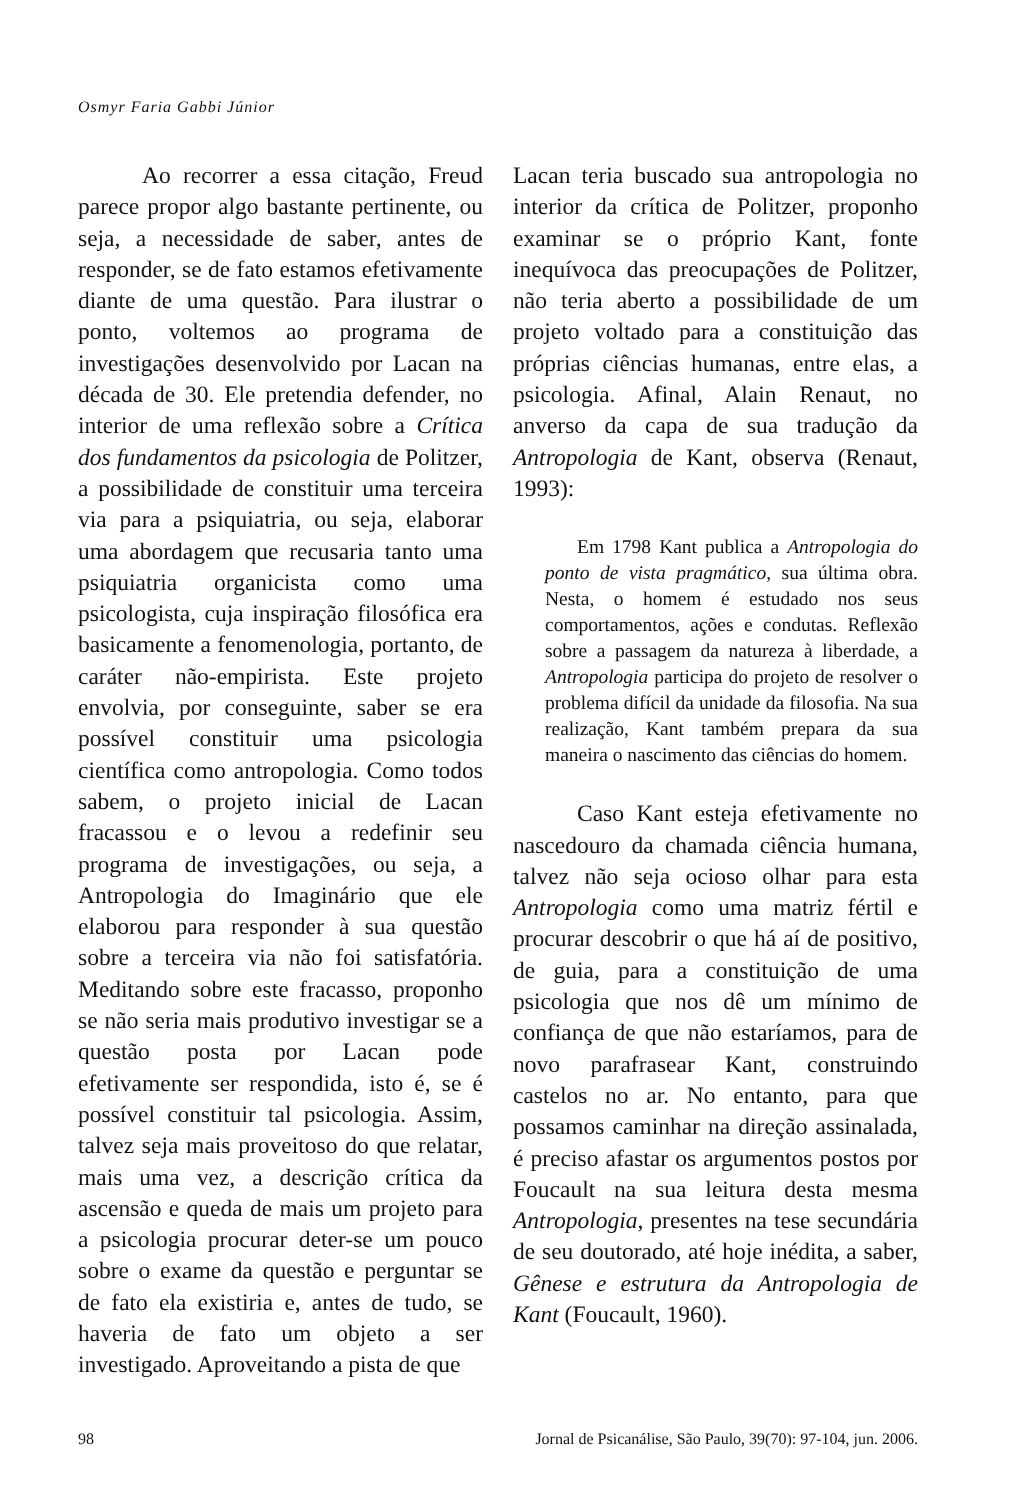Osmyr Faria Gabbi Júnior
Ao recorrer a essa citação, Freud parece propor algo bastante pertinente, ou seja, a necessidade de saber, antes de responder, se de fato estamos efetivamente diante de uma questão. Para ilustrar o ponto, voltemos ao programa de investigações desenvolvido por Lacan na década de 30. Ele pretendia defender, no interior de uma reflexão sobre a Crítica dos fundamentos da psicologia de Politzer, a possibilidade de constituir uma terceira via para a psiquiatria, ou seja, elaborar uma abordagem que recusaria tanto uma psiquiatria organicista como uma psicologista, cuja inspiração filosófica era basicamente a fenomenologia, portanto, de caráter não-empirista. Este projeto envolvia, por conseguinte, saber se era possível constituir uma psicologia científica como antropologia. Como todos sabem, o projeto inicial de Lacan fracassou e o levou a redefinir seu programa de investigações, ou seja, a Antropologia do Imaginário que ele elaborou para responder à sua questão sobre a terceira via não foi satisfatória. Meditando sobre este fracasso, proponho se não seria mais produtivo investigar se a questão posta por Lacan pode efetivamente ser respondida, isto é, se é possível constituir tal psicologia. Assim, talvez seja mais proveitoso do que relatar, mais uma vez, a descrição crítica da ascensão e queda de mais um projeto para a psicologia procurar deter-se um pouco sobre o exame da questão e perguntar se de fato ela existiria e, antes de tudo, se haveria de fato um objeto a ser investigado. Aproveitando a pista de que
Lacan teria buscado sua antropologia no interior da crítica de Politzer, proponho examinar se o próprio Kant, fonte inequívoca das preocupações de Politzer, não teria aberto a possibilidade de um projeto voltado para a constituição das próprias ciências humanas, entre elas, a psicologia. Afinal, Alain Renaut, no anverso da capa de sua tradução da Antropologia de Kant, observa (Renaut, 1993):
Em 1798 Kant publica a Antropologia do ponto de vista pragmático, sua última obra. Nesta, o homem é estudado nos seus comportamentos, ações e condutas. Reflexão sobre a passagem da natureza à liberdade, a Antropologia participa do projeto de resolver o problema difícil da unidade da filosofia. Na sua realização, Kant também prepara da sua maneira o nascimento das ciências do homem.
Caso Kant esteja efetivamente no nascedouro da chamada ciência humana, talvez não seja ocioso olhar para esta Antropologia como uma matriz fértil e procurar descobrir o que há aí de positivo, de guia, para a constituição de uma psicologia que nos dê um mínimo de confiança de que não estaríamos, para de novo parafrasear Kant, construindo castelos no ar. No entanto, para que possamos caminhar na direção assinalada, é preciso afastar os argumentos postos por Foucault na sua leitura desta mesma Antropologia, presentes na tese secundária de seu doutorado, até hoje inédita, a saber, Gênese e estrutura da Antropologia de Kant (Foucault, 1960).
98 Jornal de Psicanálise, São Paulo, 39(70): 97-104, jun. 2006.